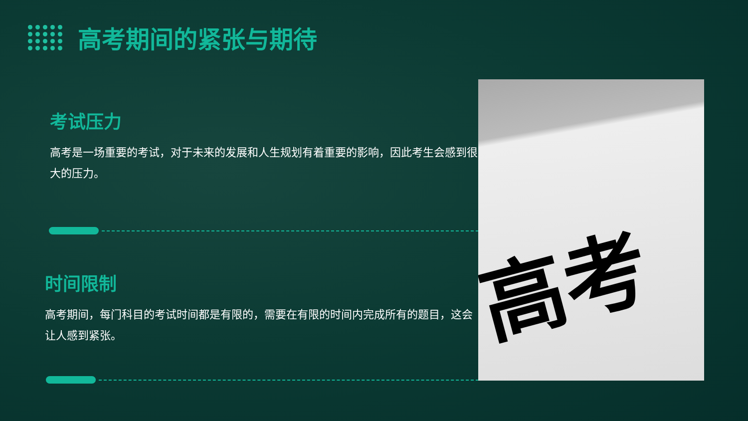高考期间的紧张与期待
考试压力
高考是一场重要的考试，对于未来的发展和人生规划有着重要的影响，因此考生会感到很大的压力。
时间限制
高考期间，每门科目的考试时间都是有限的，需要在有限的时间内完成所有的题目，这会让人感到紧张。
高考